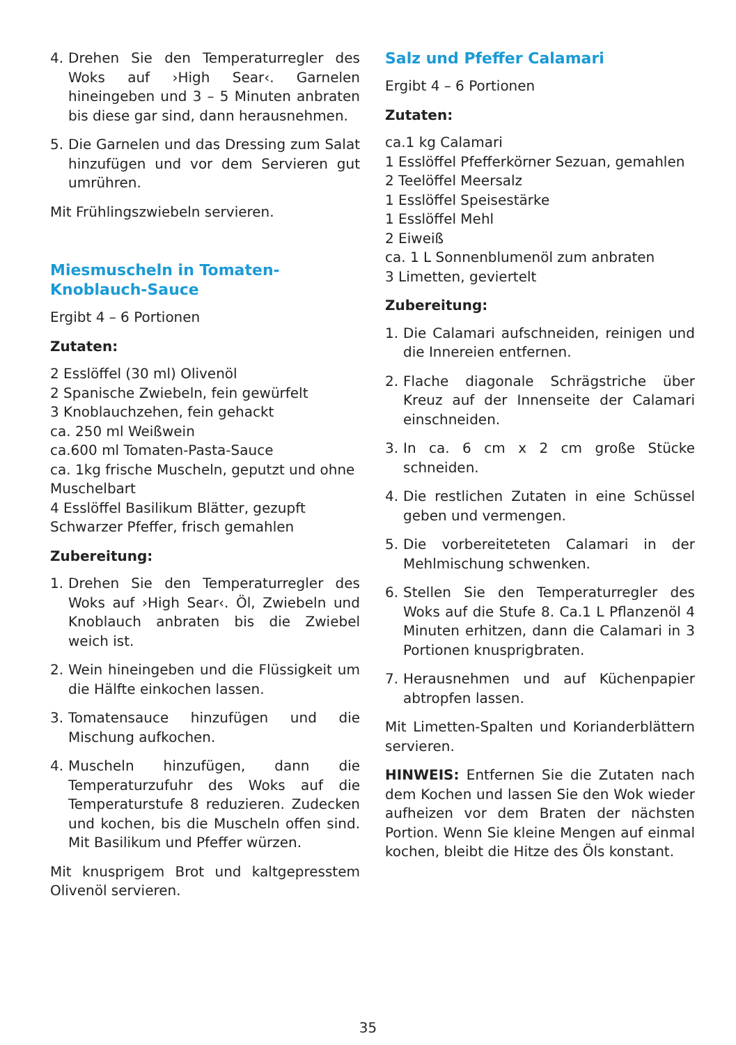4. Drehen Sie den Temperaturregler des Woks auf ›High Sear‹. Garnelen hineingeben und 3 – 5 Minuten anbraten bis diese gar sind, dann herausnehmen.
5. Die Garnelen und das Dressing zum Salat hinzufügen und vor dem Servieren gut umrühren.
Mit Frühlingszwiebeln servieren.
Miesmuscheln in Tomaten-
Knoblauch-Sauce
Ergibt 4 – 6 Portionen
Zutaten:
2 Esslöffel (30 ml) Olivenöl
2 Spanische Zwiebeln, fein gewürfelt
3 Knoblauchzehen, fein gehackt
ca. 250 ml Weißwein
ca.600 ml Tomaten-Pasta-Sauce
ca. 1kg frische Muscheln, geputzt und ohne Muschelbart
4 Esslöffel Basilikum Blätter, gezupft
Schwarzer Pfeffer, frisch gemahlen
Zubereitung:
1. Drehen Sie den Temperaturregler des Woks auf ›High Sear‹. Öl, Zwiebeln und Knoblauch anbraten bis die Zwiebel weich ist.
2. Wein hineingeben und die Flüssigkeit um die Hälfte einkochen lassen.
3. Tomatensauce hinzufügen und die Mischung aufkochen.
4. Muscheln hinzufügen, dann die Temperaturzufuhr des Woks auf die Temperaturstufe 8 reduzieren. Zudecken und kochen, bis die Muscheln offen sind. Mit Basilikum und Pfeffer würzen.
Mit knusprigem Brot und kaltgepresstem Olivenöl servieren.
Salz und Pfeffer Calamari
Ergibt 4 – 6 Portionen
Zutaten:
ca.1 kg Calamari
1 Esslöffel Pfefferkörner Sezuan, gemahlen
2 Teelöffel Meersalz
1 Esslöffel Speisestärke
1 Esslöffel Mehl
2 Eiweiß
ca. 1 L Sonnenblumenöl zum anbraten
3 Limetten, geviertelt
Zubereitung:
1. Die Calamari aufschneiden, reinigen und die Innereien entfernen.
2. Flache diagonale Schrägstriche über Kreuz auf der Innenseite der Calamari einschneiden.
3. In ca. 6 cm x 2 cm große Stücke schneiden.
4. Die restlichen Zutaten in eine Schüssel geben und vermengen.
5. Die vorbereiteteten Calamari in der Mehlmischung schwenken.
6. Stellen Sie den Temperaturregler des Woks auf die Stufe 8. Ca.1 L Pflanzenöl 4 Minuten erhitzen, dann die Calamari in 3 Portionen knusprigbraten.
7. Herausnehmen und auf Küchenpapier abtropfen lassen.
Mit Limetten-Spalten und Korianderblättern servieren.
HINWEIS: Entfernen Sie die Zutaten nach dem Kochen und lassen Sie den Wok wieder aufheizen vor dem Braten der nächsten Portion. Wenn Sie kleine Mengen auf einmal kochen, bleibt die Hitze des Öls konstant.
35